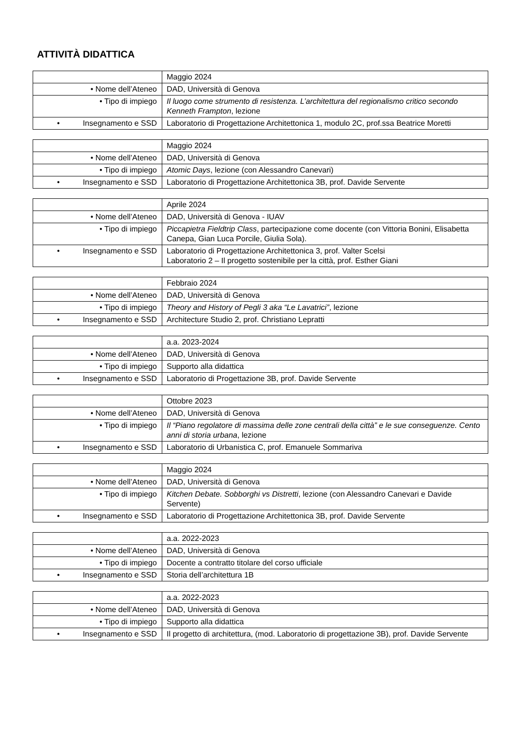ATTIVITÀ DIDATTICA
| | Maggio 2024 |
| • Nome dell’Ateneo | DAD, Università di Genova |
| • Tipo di impiego | Il luogo come strumento di resistenza. L’architettura del regionalismo critico secondo Kenneth Frampton , lezione |
| • Insegnamento e SSD | Laboratorio di Progettazione Architettonica 1, modulo 2C, prof.ssa Beatrice Moretti |
| | Maggio 2024 |
| • Nome dell’Ateneo | DAD, Università di Genova |
| • Tipo di impiego | Atomic Days , lezione (con Alessandro Canevari) |
| • Insegnamento e SSD | Laboratorio di Progettazione Architettonica 3B, prof. Davide Servente |
| | Aprile 2024 |
| • Nome dell’Ateneo | DAD, Università di Genova - IUAV |
| • Tipo di impiego | Piccapietra Fieldtrip Class , partecipazione come docente (con Vittoria Bonini, Elisabetta Canepa, Gian Luca Porcile, Giulia Sola). |
| • Insegnamento e SSD | Laboratorio di Progettazione Architettonica 3, prof. Valter Scelsi Laboratorio 2 – Il progetto sostenibile per la città, prof. Esther Giani |
| | Febbraio 2024 |
| • Nome dell’Ateneo | DAD, Università di Genova |
| • Tipo di impiego | Theory and History of Pegli 3 aka “Le Lavatrici” , lezione |
| • Insegnamento e SSD | Architecture Studio 2, prof. Christiano Lepratti |
| | a.a. 2023-2024 |
| • Nome dell’Ateneo | DAD, Università di Genova |
| • Tipo di impiego | Supporto alla didattica |
| • Insegnamento e SSD | Laboratorio di Progettazione 3B, prof. Davide Servente |
| | Ottobre 2023 |
| • Nome dell’Ateneo | DAD, Università di Genova |
| • Tipo di impiego | Il “Piano regolatore di massima delle zone centrali della città” e le sue conseguenze. Cento anni di storia urbana , lezione |
| • Insegnamento e SSD | Laboratorio di Urbanistica C, prof. Emanuele Sommariva |
| | Maggio 2024 |
| • Nome dell’Ateneo | DAD, Università di Genova |
| • Tipo di impiego | Kitchen Debate. Sobborghi vs Distretti , lezione (con Alessandro Canevari e Davide Servente) |
| • Insegnamento e SSD | Laboratorio di Progettazione Architettonica 3B, prof. Davide Servente |
| | a.a. 2022-2023 |
| • Nome dell’Ateneo | DAD, Università di Genova |
| • Tipo di impiego | Docente a contratto titolare del corso ufficiale |
| • Insegnamento e SSD | Storia dell’architettura 1B |
| | a.a. 2022-2023 |
| • Nome dell’Ateneo | DAD, Università di Genova |
| • Tipo di impiego | Supporto alla didattica |
| • Insegnamento e SSD | Il progetto di architettura, (mod. Laboratorio di progettazione 3B), prof. Davide Servente |